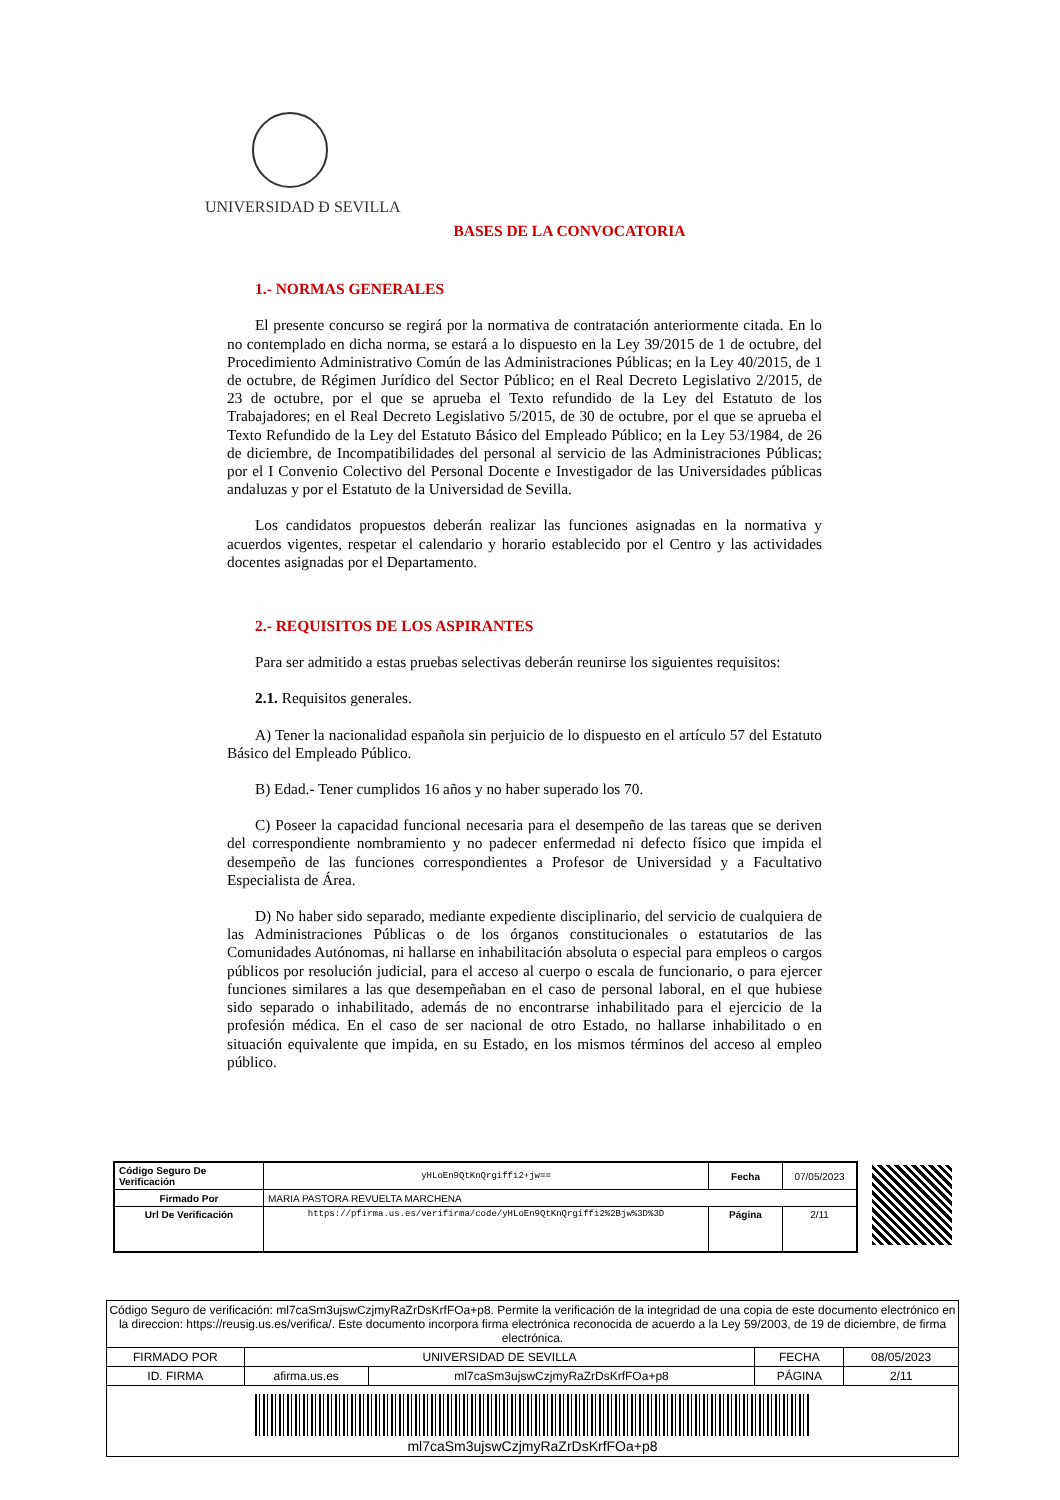UNIVERSIDAD Đ SEVILLA
BASES DE LA CONVOCATORIA
1.- NORMAS GENERALES
El presente concurso se regirá por la normativa de contratación anteriormente citada. En lo no contemplado en dicha norma, se estará a lo dispuesto en la Ley 39/2015 de 1 de octubre, del Procedimiento Administrativo Común de las Administraciones Públicas; en la Ley 40/2015, de 1 de octubre, de Régimen Jurídico del Sector Público; en el Real Decreto Legislativo 2/2015, de 23 de octubre, por el que se aprueba el Texto refundido de la Ley del Estatuto de los Trabajadores; en el Real Decreto Legislativo 5/2015, de 30 de octubre, por el que se aprueba el Texto Refundido de la Ley del Estatuto Básico del Empleado Público; en la Ley 53/1984, de 26 de diciembre, de Incompatibilidades del personal al servicio de las Administraciones Públicas; por el I Convenio Colectivo del Personal Docente e Investigador de las Universidades públicas andaluzas y por el Estatuto de la Universidad de Sevilla.
Los candidatos propuestos deberán realizar las funciones asignadas en la normativa y acuerdos vigentes, respetar el calendario y horario establecido por el Centro y las actividades docentes asignadas por el Departamento.
2.- REQUISITOS DE LOS ASPIRANTES
Para ser admitido a estas pruebas selectivas deberán reunirse los siguientes requisitos:
2.1. Requisitos generales.
A) Tener la nacionalidad española sin perjuicio de lo dispuesto en el artículo 57 del Estatuto Básico del Empleado Público.
B) Edad.- Tener cumplidos 16 años y no haber superado los 70.
C) Poseer la capacidad funcional necesaria para el desempeño de las tareas que se deriven del correspondiente nombramiento y no padecer enfermedad ni defecto físico que impida el desempeño de las funciones correspondientes a Profesor de Universidad y a Facultativo Especialista de Área.
D) No haber sido separado, mediante expediente disciplinario, del servicio de cualquiera de las Administraciones Públicas o de los órganos constitucionales o estatutarios de las Comunidades Autónomas, ni hallarse en inhabilitación absoluta o especial para empleos o cargos públicos por resolución judicial, para el acceso al cuerpo o escala de funcionario, o para ejercer funciones similares a las que desempeñaban en el caso de personal laboral, en el que hubiese sido separado o inhabilitado, además de no encontrarse inhabilitado para el ejercicio de la profesión médica. En el caso de ser nacional de otro Estado, no hallarse inhabilitado o en situación equivalente que impida, en su Estado, en los mismos términos del acceso al empleo público.
| Código Seguro De Verificación | yHLoEn9QtKnQrgiffi2+jw== | Fecha | 07/05/2023 |
| Firmado Por | MARIA PASTORA REVUELTA MARCHENA | | |
| Url De Verificación | https://pfirma.us.es/verifirma/code/yHLoEn9QtKnQrgiffi2%2Bjw%3D%3D | Página | 2/11 |
| Código Seguro de verificación: ml7caSm3ujswCzjmyRaZrDsKrfFOa+p8. Permite la verificación de la integridad de una copia de este documento electrónico en la direccion: https://reusig.us.es/verifica/. Este documento incorpora firma electrónica reconocida de acuerdo a la Ley 59/2003, de 19 de diciembre, de firma electrónica. | | | | |
| FIRMADO POR | UNIVERSIDAD DE SEVILLA | | FECHA | 08/05/2023 |
| ID. FIRMA | afirma.us.es | ml7caSm3ujswCzjmyRaZrDsKrfFOa+p8 | PÁGINA | 2/11 |
| ml7caSm3ujswCzjmyRaZrDsKrfFOa+p8 | | | | |